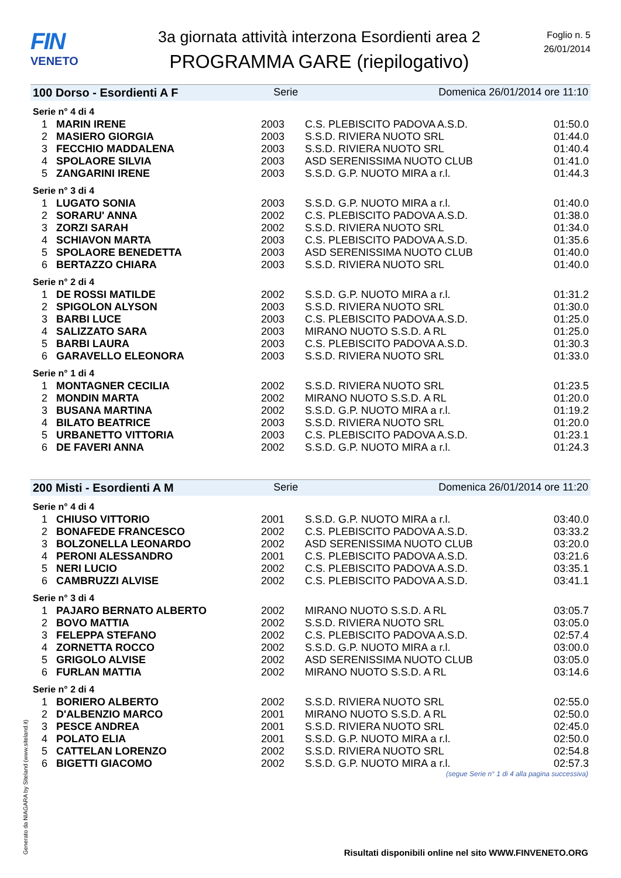FIN
VENETO
3a giornata attività interzona Esordienti area 2
PROGRAMMA GARE (riepilogativo)
Foglio n. 5
26/01/2014
100 Dorso - Esordienti A F Serie Domenica 26/01/2014 ore 11:10
Serie n° 4 di 4
| 1 | MARIN IRENE | 2003 | C.S. PLEBISCITO PADOVA A.S.D. | 01:50.0 |
| 2 | MASIERO GIORGIA | 2003 | S.S.D. RIVIERA NUOTO SRL | 01:44.0 |
| 3 | FECCHIO MADDALENA | 2003 | S.S.D. RIVIERA NUOTO SRL | 01:40.4 |
| 4 | SPOLAORE SILVIA | 2003 | ASD SERENISSIMA NUOTO CLUB | 01:41.0 |
| 5 | ZANGARINI IRENE | 2003 | S.S.D. G.P. NUOTO MIRA a r.l. | 01:44.3 |
Serie n° 3 di 4
| 1 | LUGATO SONIA | 2003 | S.S.D. G.P. NUOTO MIRA a r.l. | 01:40.0 |
| 2 | SORARU' ANNA | 2002 | C.S. PLEBISCITO PADOVA A.S.D. | 01:38.0 |
| 3 | ZORZI SARAH | 2002 | S.S.D. RIVIERA NUOTO SRL | 01:34.0 |
| 4 | SCHIAVON MARTA | 2003 | C.S. PLEBISCITO PADOVA A.S.D. | 01:35.6 |
| 5 | SPOLAORE BENEDETTA | 2003 | ASD SERENISSIMA NUOTO CLUB | 01:40.0 |
| 6 | BERTAZZO CHIARA | 2003 | S.S.D. RIVIERA NUOTO SRL | 01:40.0 |
Serie n° 2 di 4
| 1 | DE ROSSI MATILDE | 2002 | S.S.D. G.P. NUOTO MIRA a r.l. | 01:31.2 |
| 2 | SPIGOLON ALYSON | 2003 | S.S.D. RIVIERA NUOTO SRL | 01:30.0 |
| 3 | BARBI LUCE | 2003 | C.S. PLEBISCITO PADOVA A.S.D. | 01:25.0 |
| 4 | SALIZZATO SARA | 2003 | MIRANO NUOTO S.S.D. A RL | 01:25.0 |
| 5 | BARBI LAURA | 2003 | C.S. PLEBISCITO PADOVA A.S.D. | 01:30.3 |
| 6 | GARAVELLO ELEONORA | 2003 | S.S.D. RIVIERA NUOTO SRL | 01:33.0 |
Serie n° 1 di 4
| 1 | MONTAGNER CECILIA | 2002 | S.S.D. RIVIERA NUOTO SRL | 01:23.5 |
| 2 | MONDIN MARTA | 2002 | MIRANO NUOTO S.S.D. A RL | 01:20.0 |
| 3 | BUSANA MARTINA | 2002 | S.S.D. G.P. NUOTO MIRA a r.l. | 01:19.2 |
| 4 | BILATO BEATRICE | 2003 | S.S.D. RIVIERA NUOTO SRL | 01:20.0 |
| 5 | URBANETTO VITTORIA | 2003 | C.S. PLEBISCITO PADOVA A.S.D. | 01:23.1 |
| 6 | DE FAVERI ANNA | 2002 | S.S.D. G.P. NUOTO MIRA a r.l. | 01:24.3 |
200 Misti - Esordienti A M Serie Domenica 26/01/2014 ore 11:20
Serie n° 4 di 4
| 1 | CHIUSO VITTORIO | 2001 | S.S.D. G.P. NUOTO MIRA a r.l. | 03:40.0 |
| 2 | BONAFEDE FRANCESCO | 2002 | C.S. PLEBISCITO PADOVA A.S.D. | 03:33.2 |
| 3 | BOLZONELLA LEONARDO | 2002 | ASD SERENISSIMA NUOTO CLUB | 03:20.0 |
| 4 | PERONI ALESSANDRO | 2001 | C.S. PLEBISCITO PADOVA A.S.D. | 03:21.6 |
| 5 | NERI LUCIO | 2002 | C.S. PLEBISCITO PADOVA A.S.D. | 03:35.1 |
| 6 | CAMBRUZZI ALVISE | 2002 | C.S. PLEBISCITO PADOVA A.S.D. | 03:41.1 |
Serie n° 3 di 4
| 1 | PAJARO BERNATO ALBERTO | 2002 | MIRANO NUOTO S.S.D. A RL | 03:05.7 |
| 2 | BOVO MATTIA | 2002 | S.S.D. RIVIERA NUOTO SRL | 03:05.0 |
| 3 | FELEPPA STEFANO | 2002 | C.S. PLEBISCITO PADOVA A.S.D. | 02:57.4 |
| 4 | ZORNETTA ROCCO | 2002 | S.S.D. G.P. NUOTO MIRA a r.l. | 03:00.0 |
| 5 | GRIGOLO ALVISE | 2002 | ASD SERENISSIMA NUOTO CLUB | 03:05.0 |
| 6 | FURLAN MATTIA | 2002 | MIRANO NUOTO S.S.D. A RL | 03:14.6 |
Serie n° 2 di 4
| 1 | BORIERO ALBERTO | 2002 | S.S.D. RIVIERA NUOTO SRL | 02:55.0 |
| 2 | D'ALBENZIO MARCO | 2001 | MIRANO NUOTO S.S.D. A RL | 02:50.0 |
| 3 | PESCE ANDREA | 2001 | S.S.D. RIVIERA NUOTO SRL | 02:45.0 |
| 4 | POLATO ELIA | 2001 | S.S.D. G.P. NUOTO MIRA a r.l. | 02:50.0 |
| 5 | CATTELAN LORENZO | 2002 | S.S.D. RIVIERA NUOTO SRL | 02:54.8 |
| 6 | BIGETTI GIACOMO | 2002 | S.S.D. G.P. NUOTO MIRA a r.l. | 02:57.3 |
(segue Serie n° 1 di 4 alla pagina successiva)
Generato da NIAGARA by Siteland (www.siteland.it)
Risultati disponibili online nel sito WWW.FINVENETO.ORG